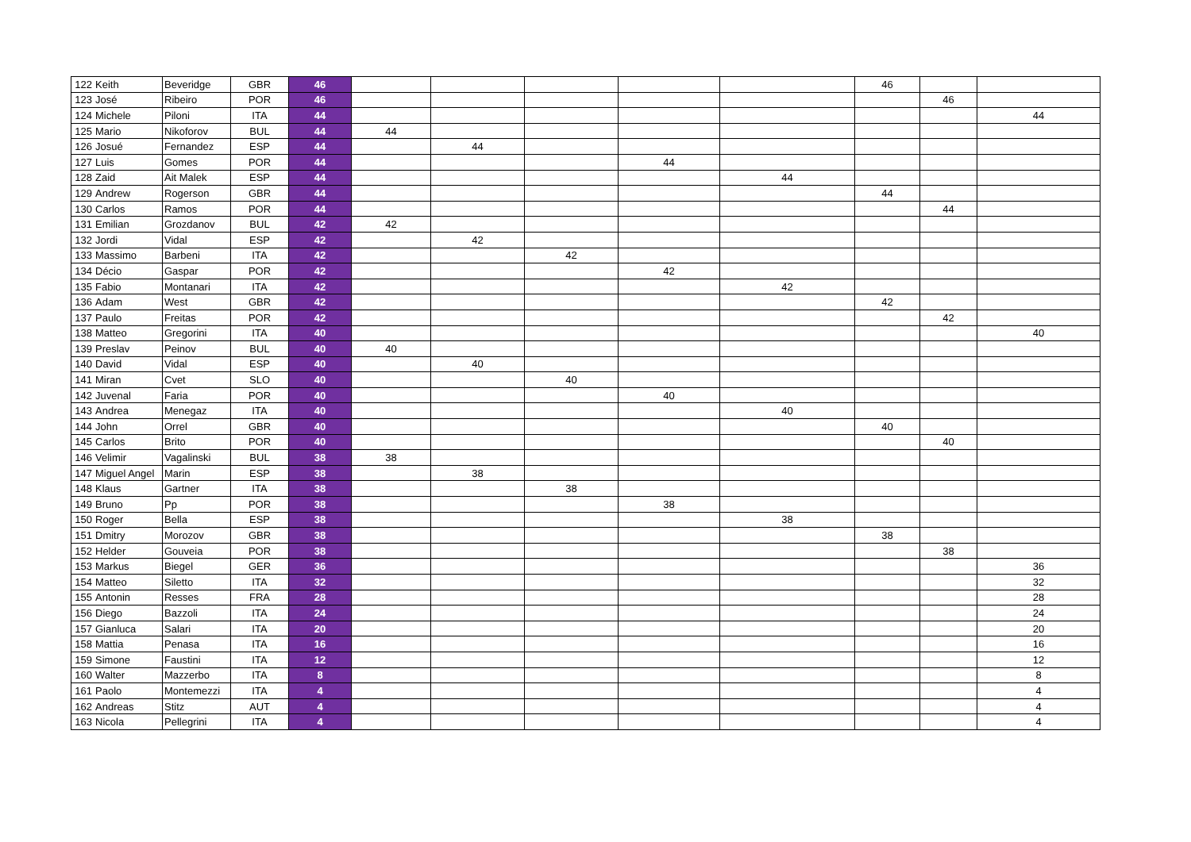| 122 | Keith | Beveridge | GBR | 46 | | | | | | 46 | | |
| 123 | José | Ribeiro | POR | 46 | | | | | | | 46 | |
| 124 | Michele | Piloni | ITA | 44 | | | | | | | | 44 |
| 125 | Mario | Nikoforov | BUL | 44 | 44 | | | | | | | |
| 126 | Josué | Fernandez | ESP | 44 | | 44 | | | | | | |
| 127 | Luis | Gomes | POR | 44 | | | | 44 | | | | |
| 128 | Zaid | Ait Malek | ESP | 44 | | | | | 44 | | | |
| 129 | Andrew | Rogerson | GBR | 44 | | | | | | 44 | | |
| 130 | Carlos | Ramos | POR | 44 | | | | | | | 44 | |
| 131 | Emilian | Grozdanov | BUL | 42 | 42 | | | | | | | |
| 132 | Jordi | Vidal | ESP | 42 | | 42 | | | | | | |
| 133 | Massimo | Barbeni | ITA | 42 | | | 42 | | | | | |
| 134 | Décio | Gaspar | POR | 42 | | | | 42 | | | | |
| 135 | Fabio | Montanari | ITA | 42 | | | | | 42 | | | |
| 136 | Adam | West | GBR | 42 | | | | | | 42 | | |
| 137 | Paulo | Freitas | POR | 42 | | | | | | | 42 | |
| 138 | Matteo | Gregorini | ITA | 40 | | | | | | | | 40 |
| 139 | Preslav | Peinov | BUL | 40 | 40 | | | | | | | |
| 140 | David | Vidal | ESP | 40 | | 40 | | | | | | |
| 141 | Miran | Cvet | SLO | 40 | | | 40 | | | | | |
| 142 | Juvenal | Faria | POR | 40 | | | | 40 | | | | |
| 143 | Andrea | Menegaz | ITA | 40 | | | | | 40 | | | |
| 144 | John | Orrel | GBR | 40 | | | | | | 40 | | |
| 145 | Carlos | Brito | POR | 40 | | | | | | | 40 | |
| 146 | Velimir | Vagalinski | BUL | 38 | 38 | | | | | | | |
| 147 | Miguel Angel | Marin | ESP | 38 | | 38 | | | | | | |
| 148 | Klaus | Gartner | ITA | 38 | | | 38 | | | | | |
| 149 | Bruno | Pp | POR | 38 | | | | 38 | | | | |
| 150 | Roger | Bella | ESP | 38 | | | | | 38 | | | |
| 151 | Dmitry | Morozov | GBR | 38 | | | | | | 38 | | |
| 152 | Helder | Gouveia | POR | 38 | | | | | | | 38 | |
| 153 | Markus | Biegel | GER | 36 | | | | | | | | 36 |
| 154 | Matteo | Siletto | ITA | 32 | | | | | | | | 32 |
| 155 | Antonin | Resses | FRA | 28 | | | | | | | | 28 |
| 156 | Diego | Bazzoli | ITA | 24 | | | | | | | | 24 |
| 157 | Gianluca | Salari | ITA | 20 | | | | | | | | 20 |
| 158 | Mattia | Penasa | ITA | 16 | | | | | | | | 16 |
| 159 | Simone | Faustini | ITA | 12 | | | | | | | | 12 |
| 160 | Walter | Mazzerbo | ITA | 8 | | | | | | | | 8 |
| 161 | Paolo | Montemezzi | ITA | 4 | | | | | | | | 4 |
| 162 | Andreas | Stitz | AUT | 4 | | | | | | | | 4 |
| 163 | Nicola | Pellegrini | ITA | 4 | | | | | | | | 4 |